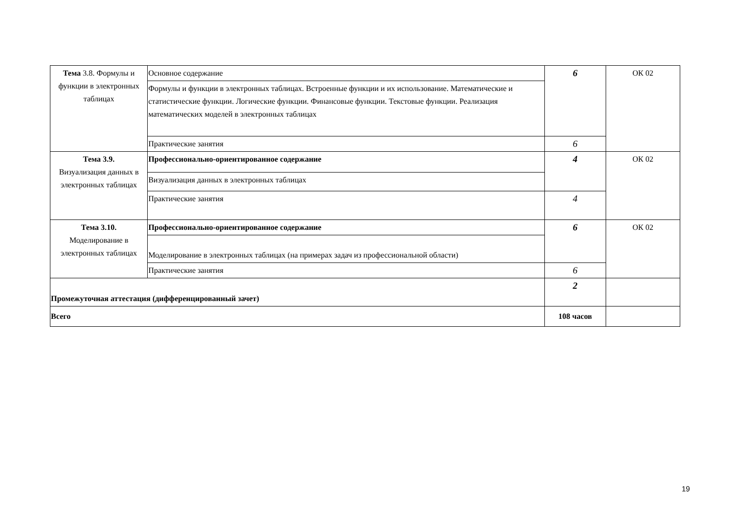| Тема 3.8. Формулы и функции в электронных таблицах | Основное содержание | 6 | ОК 02 |
| | Формулы и функции в электронных таблицах. Встроенные функции и их использование. Математические и статистические функции. Логические функции. Финансовые функции. Текстовые функции. Реализация математических моделей в электронных таблицах | | |
| | Практические занятия | 6 | |
| Тема 3.9. Визуализация данных в электронных таблицах | Профессионально-ориентированное содержание | 4 | ОК 02 |
| | Визуализация данных в электронных таблицах | | |
| | Практические занятия | 4 | |
| Тема 3.10. Моделирование в электронных таблицах | Профессионально-ориентированное содержание | 6 | ОК 02 |
| | Моделирование в электронных таблицах (на примерах задач из профессиональной области) | | |
| | Практические занятия | 6 | |
| Промежуточная аттестация (дифференцированный зачет) | | 2 | |
| Всего | | 108 часов | |
19